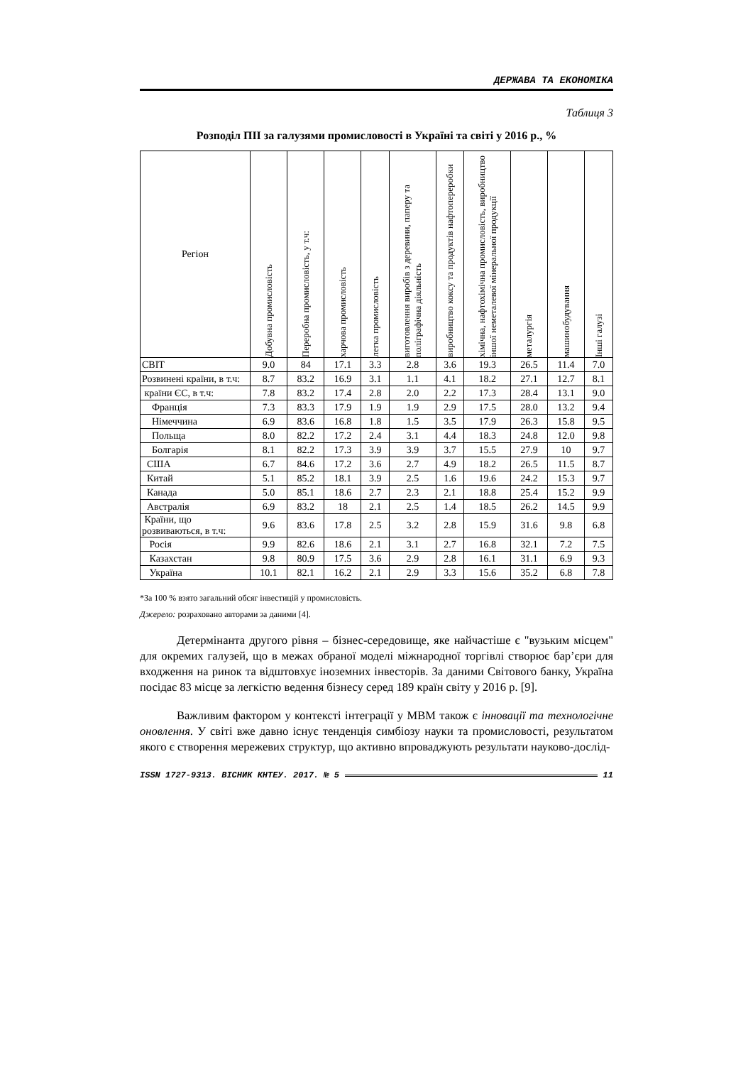ДЕРЖАВА ТА ЕКОНОМІКА
Таблиця 3
Розподіл ПІІ за галузями промисловості в Україні та світі у 2016 р., %
| Регіон | Добувна промисловість | Переробна промисловість, у т.ч: | харчова промисловість | легка промисловість | виготовлення виробів з деревини, паперу та поліграфічна діяльність | виробництво коксу та продуктів нафтопереробки | хімічна, нафтохімічна промисловість, виробництво іншої неметалевої мінеральної продукції | металургія | машинобудування | Інші галузі |
| --- | --- | --- | --- | --- | --- | --- | --- | --- | --- | --- |
| СВІТ | 9.0 | 84 | 17.1 | 3.3 | 2.8 | 3.6 | 19.3 | 26.5 | 11.4 | 7.0 |
| Розвинені країни, в т.ч: | 8.7 | 83.2 | 16.9 | 3.1 | 1.1 | 4.1 | 18.2 | 27.1 | 12.7 | 8.1 |
| країни ЄС, в т.ч: | 7.8 | 83.2 | 17.4 | 2.8 | 2.0 | 2.2 | 17.3 | 28.4 | 13.1 | 9.0 |
| Франція | 7.3 | 83.3 | 17.9 | 1.9 | 1.9 | 2.9 | 17.5 | 28.0 | 13.2 | 9.4 |
| Німеччина | 6.9 | 83.6 | 16.8 | 1.8 | 1.5 | 3.5 | 17.9 | 26.3 | 15.8 | 9.5 |
| Польща | 8.0 | 82.2 | 17.2 | 2.4 | 3.1 | 4.4 | 18.3 | 24.8 | 12.0 | 9.8 |
| Болгарія | 8.1 | 82.2 | 17.3 | 3.9 | 3.9 | 3.7 | 15.5 | 27.9 | 10 | 9.7 |
| США | 6.7 | 84.6 | 17.2 | 3.6 | 2.7 | 4.9 | 18.2 | 26.5 | 11.5 | 8.7 |
| Китай | 5.1 | 85.2 | 18.1 | 3.9 | 2.5 | 1.6 | 19.6 | 24.2 | 15.3 | 9.7 |
| Канада | 5.0 | 85.1 | 18.6 | 2.7 | 2.3 | 2.1 | 18.8 | 25.4 | 15.2 | 9.9 |
| Австралія | 6.9 | 83.2 | 18 | 2.1 | 2.5 | 1.4 | 18.5 | 26.2 | 14.5 | 9.9 |
| Країни, що розвиваються, в т.ч: | 9.6 | 83.6 | 17.8 | 2.5 | 3.2 | 2.8 | 15.9 | 31.6 | 9.8 | 6.8 |
| Росія | 9.9 | 82.6 | 18.6 | 2.1 | 3.1 | 2.7 | 16.8 | 32.1 | 7.2 | 7.5 |
| Казахстан | 9.8 | 80.9 | 17.5 | 3.6 | 2.9 | 2.8 | 16.1 | 31.1 | 6.9 | 9.3 |
| Україна | 10.1 | 82.1 | 16.2 | 2.1 | 2.9 | 3.3 | 15.6 | 35.2 | 6.8 | 7.8 |
*За 100 % взято загальний обсяг інвестицій у промисловість.
Джерело: розраховано авторами за даними [4].
Детермінанта другого рівня – бізнес-середовище, яке найчастіше є "вузьким місцем" для окремих галузей, що в межах обраної моделі міжнародної торгівлі створює бар’єри для входження на ринок та відштовхує іноземних інвесторів. За даними Світового банку, Україна посідає 83 місце за легкістю ведення бізнесу серед 189 країн світу у 2016 р. [9].
Важливим фактором у контексті інтеграції у МВМ також є інновації та технологічне оновлення. У світі вже давно існує тенденція симбіозу науки та промисловості, результатом якого є створення мережевих структур, що активно впроваджують результати науково-дослід-
ISSN 1727-9313. ВІСНИК КНТЕУ. 2017. № 5 11